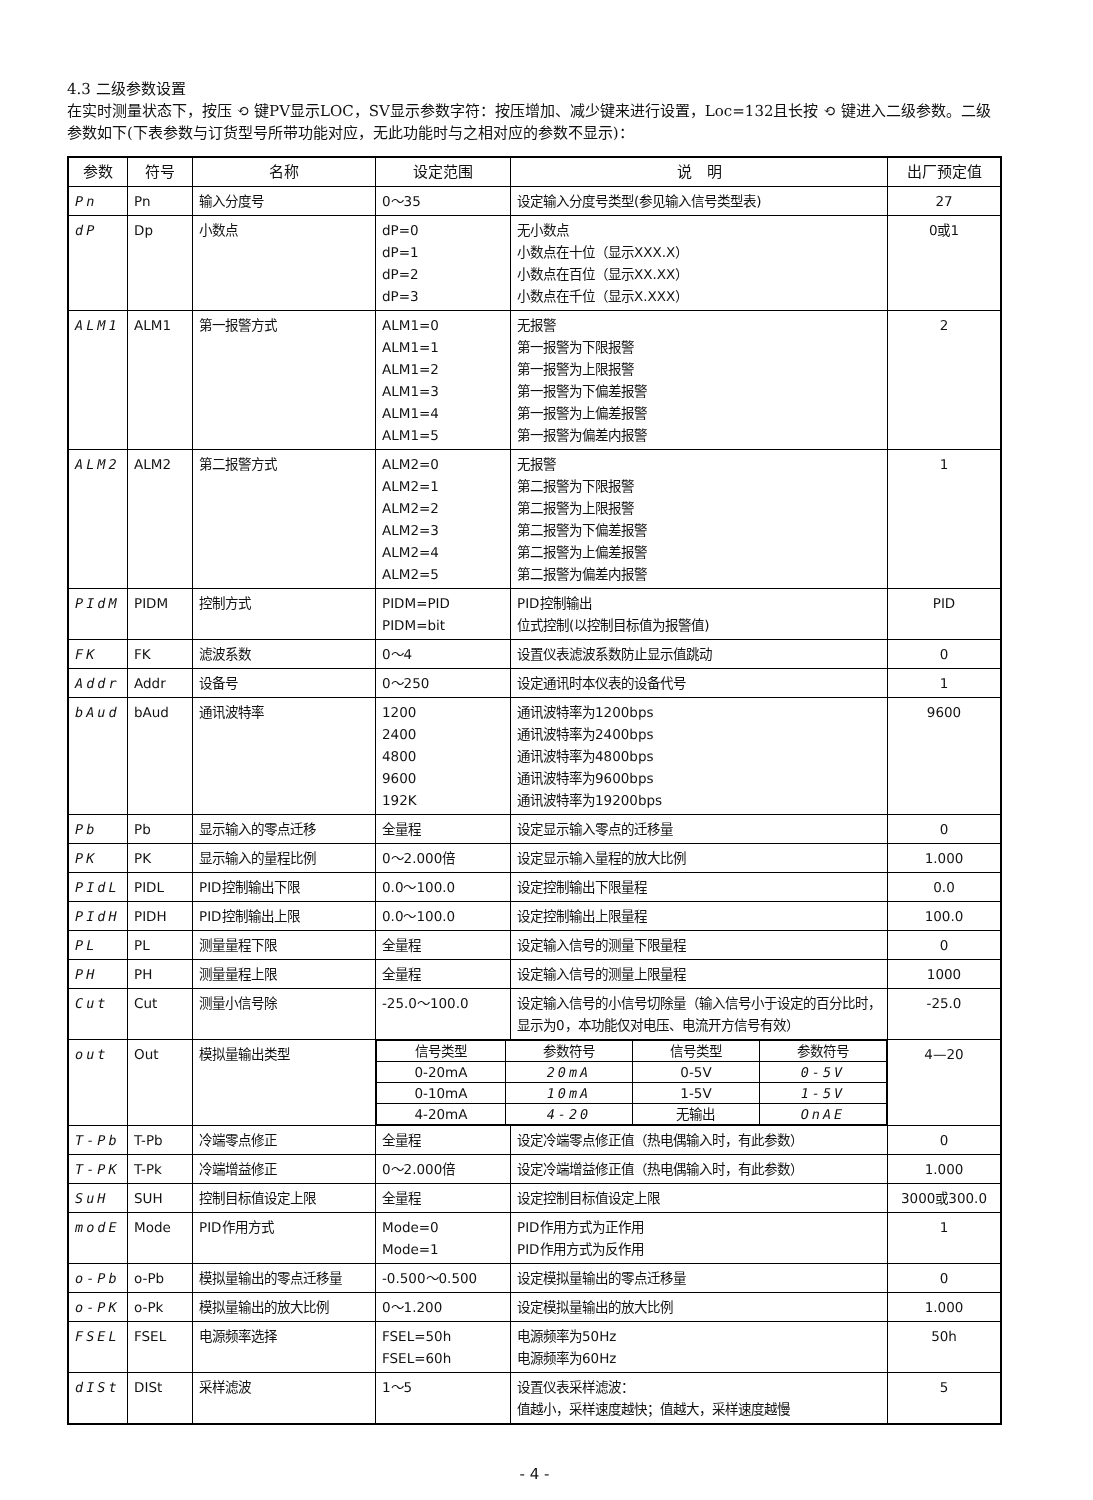4.3 二级参数设置
在实时测量状态下，按压 ⟲ 键PV显示LOC，SV显示参数字符：按压增加、减少键来进行设置，Loc=132且长按 ⟲ 键进入二级参数。二级参数如下(下表参数与订货型号所带功能对应，无此功能时与之相对应的参数不显示)：
| 参数 | 符号 | 名称 | 设定范围 | 说 明 | 出厂预定值 |
| --- | --- | --- | --- | --- | --- |
| Pn | Pn | 输入分度号 | 0～35 | 设定输入分度号类型(参见输入信号类型表) | 27 |
| dP | Dp | 小数点 | dP=0 dP=1 dP=2 dP=3 | 无小数点 小数点在十位（显示XXX.X） 小数点在百位（显示XX.XX） 小数点在千位（显示X.XXX） | 0或1 |
| ALM1 | ALM1 | 第一报警方式 | ALM1=0 ALM1=1 ALM1=2 ALM1=3 ALM1=4 ALM1=5 | 无报警 第一报警为下限报警 第一报警为上限报警 第一报警为下偏差报警 第一报警为上偏差报警 第一报警为偏差内报警 | 2 |
| ALM2 | ALM2 | 第二报警方式 | ALM2=0 ALM2=1 ALM2=2 ALM2=3 ALM2=4 ALM2=5 | 无报警 第二报警为下限报警 第二报警为上限报警 第二报警为下偏差报警 第二报警为上偏差报警 第二报警为偏差内报警 | 1 |
| PIdM | PIDM | 控制方式 | PIDM=PID PIDM=bit | PID控制输出 位式控制(以控制目标值为报警值) | PID |
| FK | FK | 滤波系数 | 0～4 | 设置仪表滤波系数防止显示值跳动 | 0 |
| Addr | Addr | 设备号 | 0～250 | 设定通讯时本仪表的设备代号 | 1 |
| bAud | bAud | 通讯波特率 | 1200 2400 4800 9600 192K | 通讯波特率为1200bps 通讯波特率为2400bps 通讯波特率为4800bps 通讯波特率为9600bps 通讯波特率为19200bps | 9600 |
| Pb | Pb | 显示输入的零点迁移 | 全量程 | 设定显示输入零点的迁移量 | 0 |
| PK | PK | 显示输入的量程比例 | 0～2.000倍 | 设定显示输入量程的放大比例 | 1.000 |
| PIdL | PIDL | PID控制输出下限 | 0.0～100.0 | 设定控制输出下限量程 | 0.0 |
| PIdH | PIDH | PID控制输出上限 | 0.0～100.0 | 设定控制输出上限量程 | 100.0 |
| PL | PL | 测量量程下限 | 全量程 | 设定输入信号的测量下限量程 | 0 |
| PH | PH | 测量量程上限 | 全量程 | 设定输入信号的测量上限量程 | 1000 |
| Cut | Cut | 测量小信号除 | -25.0～100.0 | 设定输入信号的小信号切除量（输入信号小于设定的百分比时，显示为0，本功能仅对电压、电流开方信号有效） | -25.0 |
| out | Out | 模拟量输出类型 | / 信号类型 / 参数符号 / 信号类型 / 参数符号 / / 0-20mA / 20mA / 0-5V / 0-5V / / 0-10mA / 10mA / 1-5V / 1-5V / / 4-20mA / 4-20 / 无输出 / OnAE / | | 4—20 |
| T-Pb | T-Pb | 冷端零点修正 | 全量程 | 设定冷端零点修正值（热电偶输入时，有此参数） | 0 |
| T-PK | T-Pk | 冷端增益修正 | 0～2.000倍 | 设定冷端增益修正值（热电偶输入时，有此参数） | 1.000 |
| SuH | SUH | 控制目标值设定上限 | 全量程 | 设定控制目标值设定上限 | 3000或300.0 |
| modE | Mode | PID作用方式 | Mode=0 Mode=1 | PID作用方式为正作用 PID作用方式为反作用 | 1 |
| o-Pb | o-Pb | 模拟量输出的零点迁移量 | -0.500～0.500 | 设定模拟量输出的零点迁移量 | 0 |
| o-PK | o-Pk | 模拟量输出的放大比例 | 0～1.200 | 设定模拟量输出的放大比例 | 1.000 |
| FSEL | FSEL | 电源频率选择 | FSEL=50h FSEL=60h | 电源频率为50Hz 电源频率为60Hz | 50h |
| dISt | DISt | 采样滤波 | 1～5 | 设置仪表采样滤波： 值越小，采样速度越快；值越大，采样速度越慢 | 5 |
- 4 -